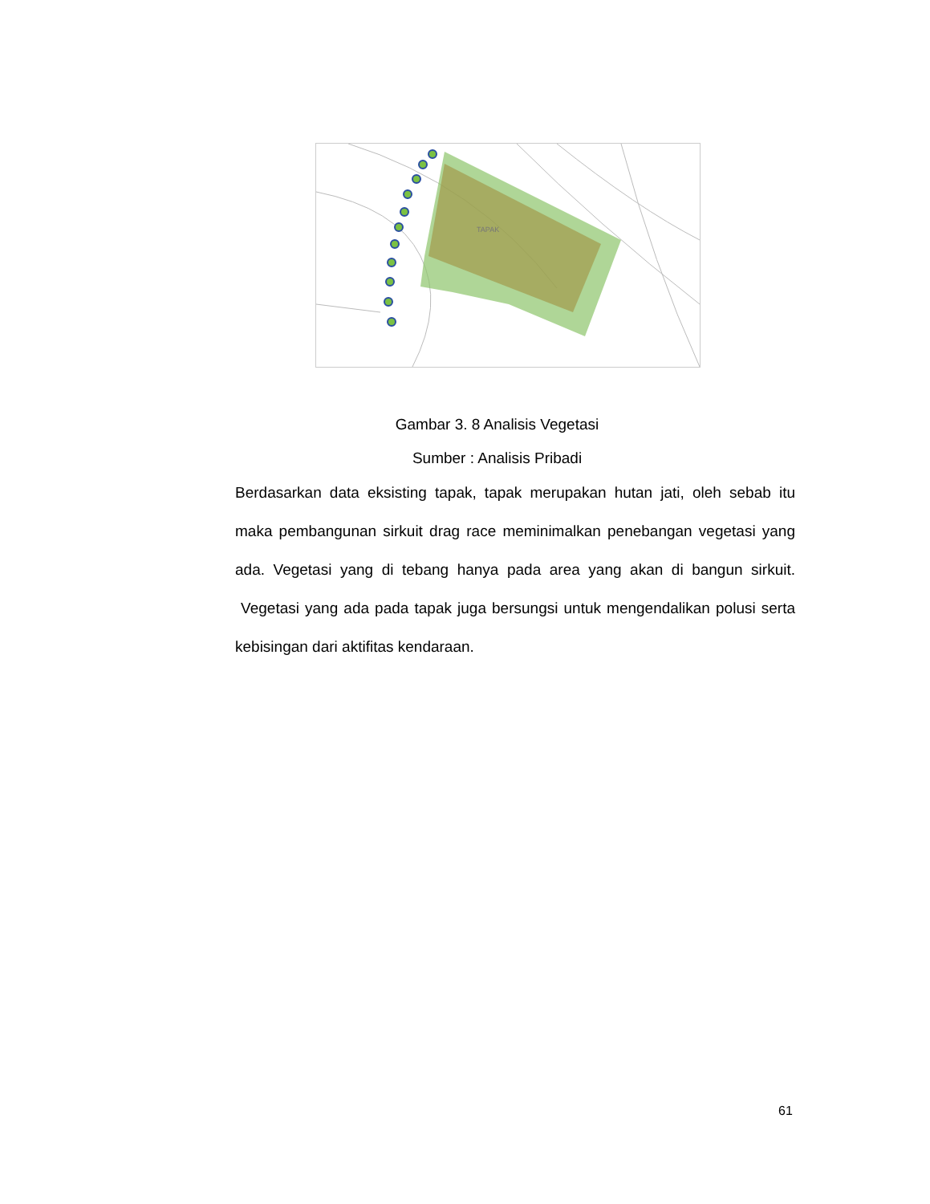TAPAK
Gambar 3. 8 Analisis Vegetasi
Sumber : Analisis Pribadi
Berdasarkan data eksisting tapak, tapak merupakan hutan jati, oleh sebab itu maka pembangunan sirkuit drag race meminimalkan penebangan vegetasi yang ada. Vegetasi yang di tebang hanya pada area yang akan di bangun sirkuit. Vegetasi yang ada pada tapak juga bersungsi untuk mengendalikan polusi serta kebisingan dari aktifitas kendaraan.
61